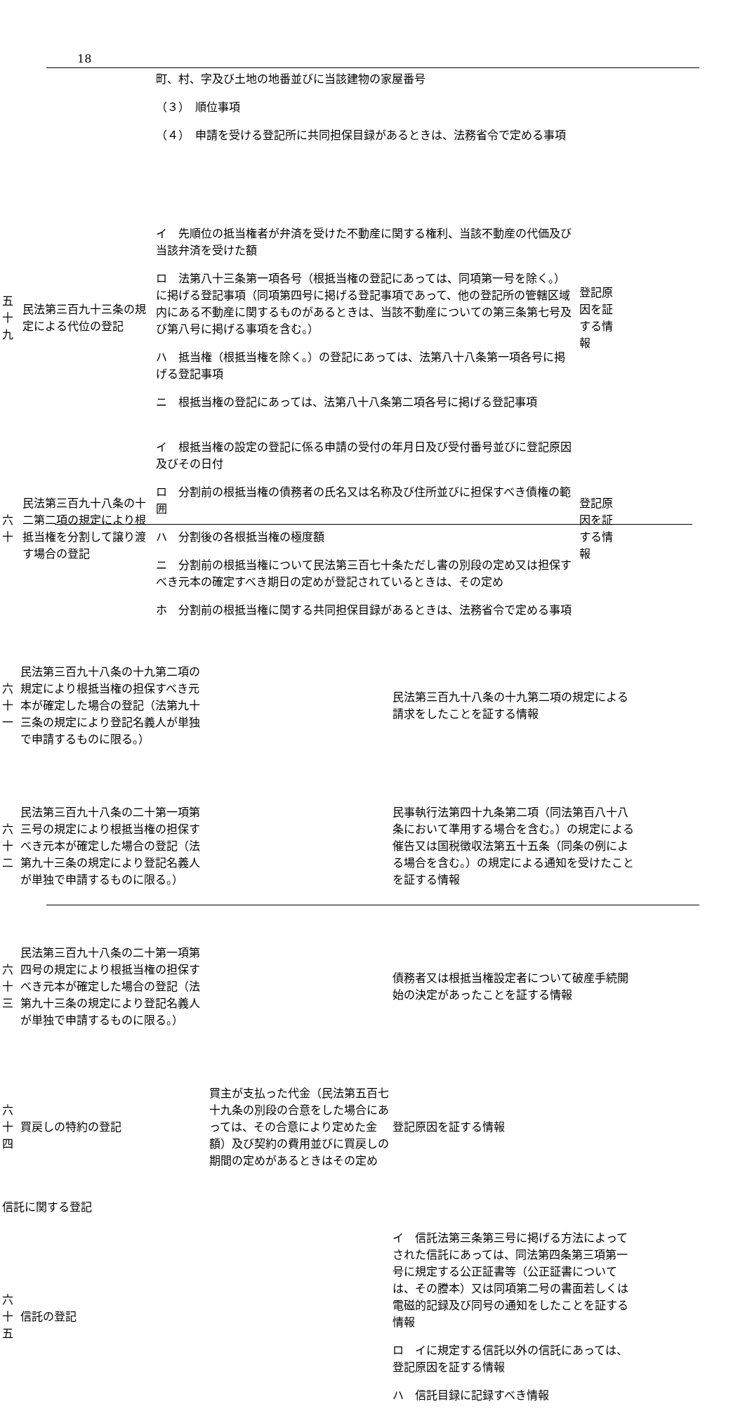18
| | | 町、村、字及び土地の地番並びに当該建物の家屋番号 （３） 順位事項 （４） 申請を受ける登記所に共同担保目録があるときは、法務省令で定める事項 | |
| 五十九 | 民法第三百九十三条の規定による代位の登記 | イ 先順位の抵当権者が弁済を受けた不動産に関する権利、当該不動産の代価及び当該弁済を受けた額 ロ 法第八十三条第一項各号（根抵当権の登記にあっては、同項第一号を除く。）に掲げる登記事項（同項第四号に掲げる登記事項であって、他の登記所の管轄区域内にある不動産に関するものがあるときは、当該不動産についての第三条第七号及び第八号に掲げる事項を含む。） ハ 抵当権（根抵当権を除く。）の登記にあっては、法第八十八条第一項各号に掲げる登記事項 ニ 根抵当権の登記にあっては、法第八十八条第二項各号に掲げる登記事項 | 登記原因を証する情報 |
| 六十 | 民法第三百九十八条の十二第二項の規定により根抵当権を分割して譲り渡す場合の登記 | イ 根抵当権の設定の登記に係る申請の受付の年月日及び受付番号並びに登記原因及びその日付 ロ 分割前の根抵当権の債務者の氏名又は名称及び住所並びに担保すべき債権の範囲 ハ 分割後の各根抵当権の極度額 ニ 分割前の根抵当権について民法第三百七十条ただし書の別段の定め又は担保すべき元本の確定すべき期日の定めが登記されているときは、その定め ホ 分割前の根抵当権に関する共同担保目録があるときは、法務省令で定める事項 | 登記原因を証する情報 |
| 六十一 | 民法第三百九十八条の十九第二項の規定により根抵当権の担保すべき元本が確定した場合の登記（法第九十三条の規定により登記名義人が単独で申請するものに限る。） | | 民法第三百九十八条の十九第二項の規定による請求をしたことを証する情報 |
| 六十二 | 民法第三百九十八条の二十第一項第三号の規定により根抵当権の担保すべき元本が確定した場合の登記（法第九十三条の規定により登記名義人が単独で申請するものに限る。） | | 民事執行法第四十九条第二項（同法第百八十八条において準用する場合を含む。）の規定による催告又は国税徴収法第五十五条（同条の例による場合を含む。）の規定による通知を受けたことを証する情報 |
| 六十三 | 民法第三百九十八条の二十第一項第四号の規定により根抵当権の担保すべき元本が確定した場合の登記（法第九十三条の規定により登記名義人が単独で申請するものに限る。） | | 債務者又は根抵当権設定者について破産手続開始の決定があったことを証する情報 |
| 六十四 | 買戻しの特約の登記 | 買主が支払った代金（民法第五百七十九条の別段の合意をした場合にあっては、その合意により定めた金額）及び契約の費用並びに買戻しの期間の定めがあるときはその定め | 登記原因を証する情報 |
| 信託に関する登記 | | | |
| 六十五 | 信託の登記 | | イ 信託法第三条第三号に掲げる方法によってされた信託にあっては、同法第四条第三項第一号に規定する公正証書等（公正証書については、その謄本）又は同項第二号の書面若しくは電磁的記録及び同号の通知をしたことを証する情報 ロ イに規定する信託以外の信託にあっては、登記原因を証する情報 ハ 信託目録に記録すべき情報 |